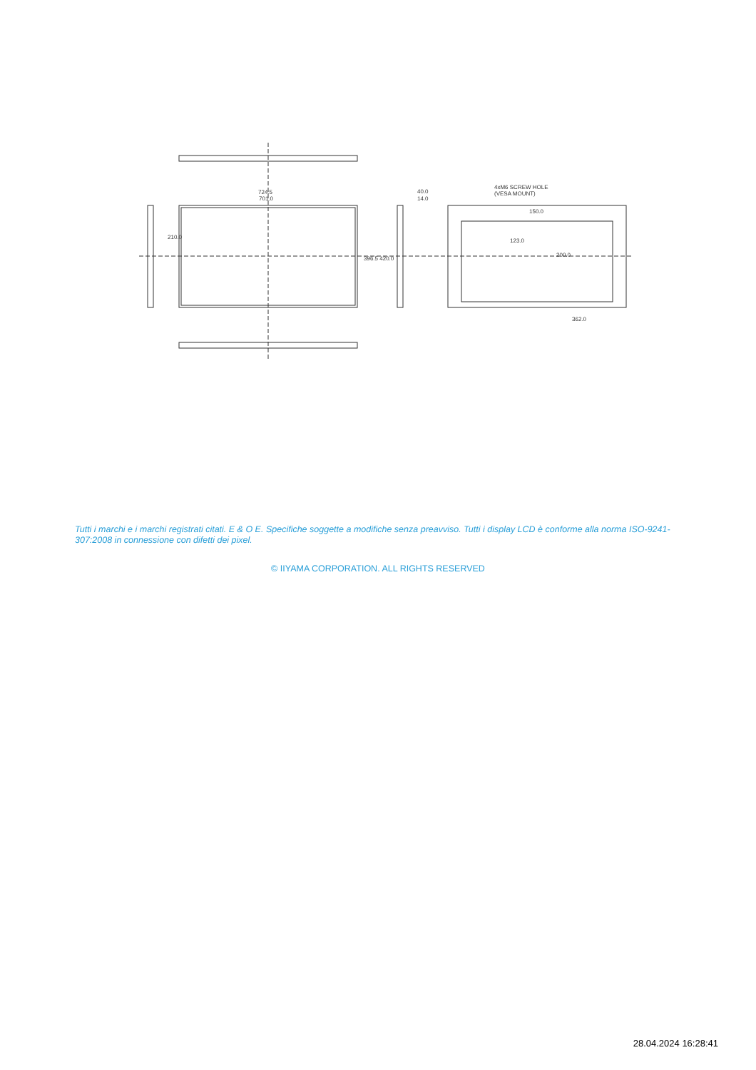724.5
701.0
40.0
14.0
4xM6 SCREW HOLE
(VESA MOUNT)
150.0
362.0
210.0
396.5 420.0
123.0
200.0
Tutti i marchi e i marchi registrati citati. E & O E. Specifiche soggette a modifiche senza preavviso. Tutti i display LCD è conforme alla norma ISO-9241-307:2008 in connessione con difetti dei pixel.
© IIYAMA CORPORATION. ALL RIGHTS RESERVED
28.04.2024 16:28:41